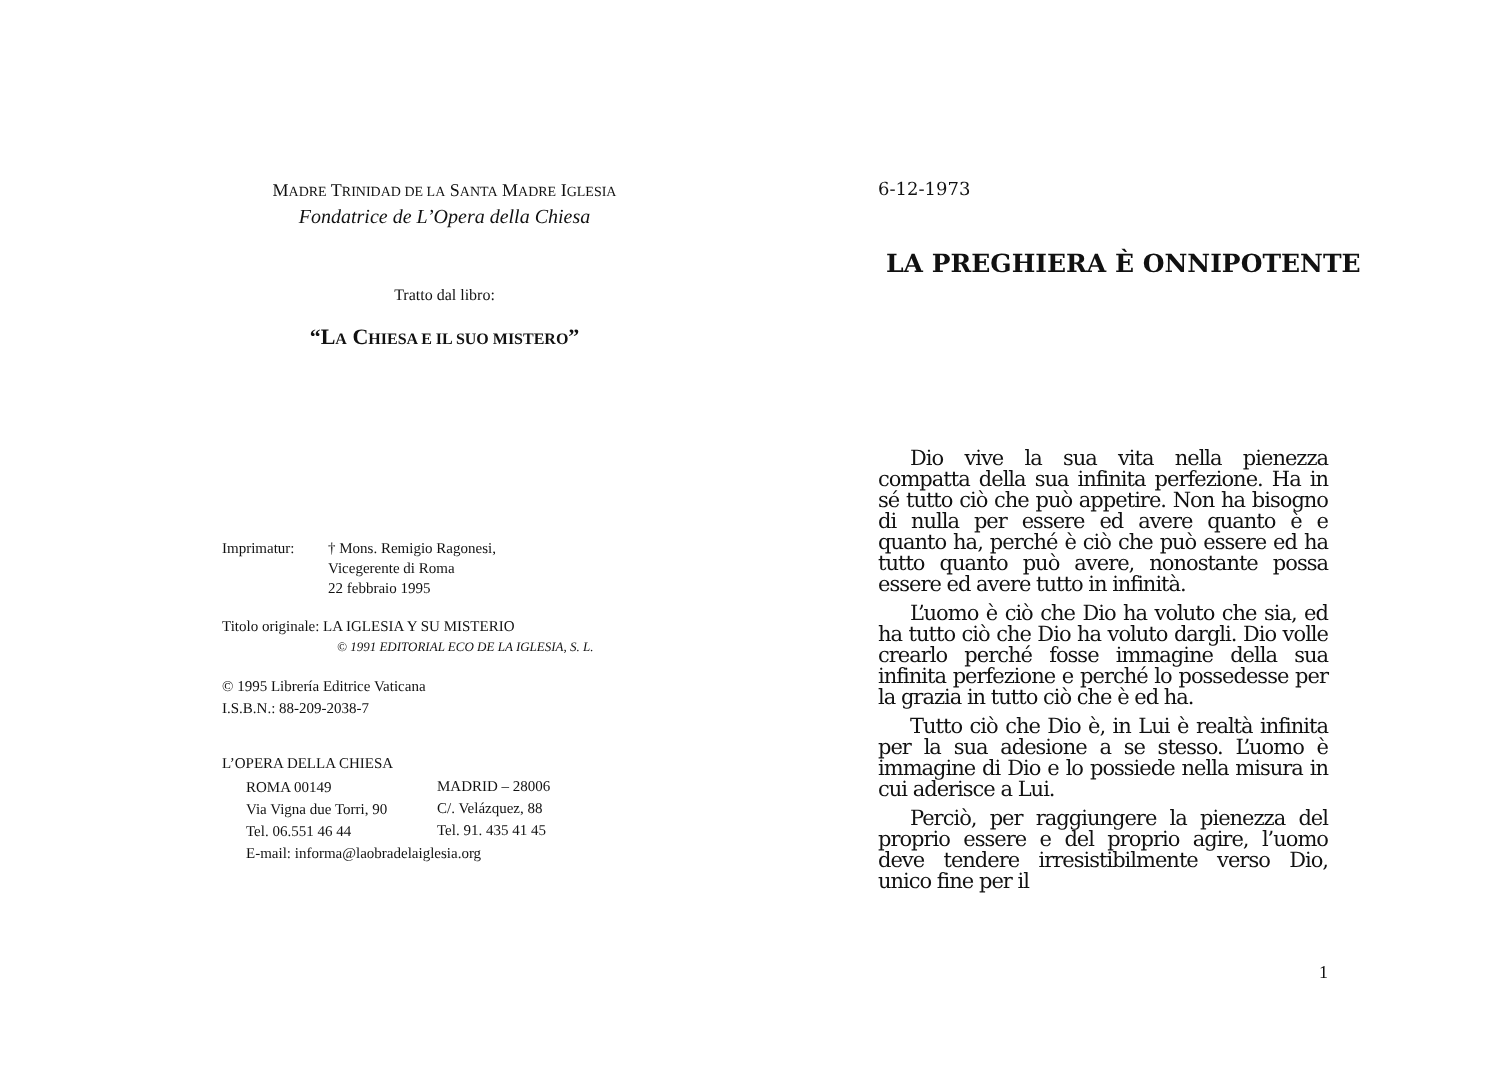MADRE TRINIDAD DE LA SANTA MADRE IGLESIA
Fondatrice de L’Opera della Chiesa
Tratto dal libro:
“LA CHIESA E IL SUO MISTERO”
| Imprimatur: | † Mons. Remigio Ragonesi, Vicegerente di Roma 22 febbraio 1995 |
Titolo originale: LA IGLESIA Y SU MISTERIO
© 1991 EDITORIAL ECO DE LA IGLESIA, S. L.
© 1995 Librería Editrice Vaticana
I.S.B.N.: 88-209-2038-7
L’OPERA DELLA CHIESA
| ROMA 00149 | MADRID – 28006 |
| Via Vigna due Torri, 90 | C/. Velázquez, 88 |
| Tel. 06.551 46 44 | Tel. 91. 435 41 45 |
| E-mail: informa@laobradelaiglesia.org | |
6-12-1973
LA PREGHIERA È ONNIPOTENTE
Dio vive la sua vita nella pienezza compatta della sua infinita perfezione. Ha in sé tutto ciò che può appetire. Non ha bisogno di nulla per essere ed avere quanto è e quanto ha, perché è ciò che può essere ed ha tutto quanto può avere, nonostante possa essere ed avere tutto in infinità.
L’uomo è ciò che Dio ha voluto che sia, ed ha tutto ciò che Dio ha voluto dargli. Dio volle crearlo perché fosse immagine della sua infinita perfezione e perché lo possedesse per la grazia in tutto ciò che è ed ha.
Tutto ciò che Dio è, in Lui è realtà infinita per la sua adesione a se stesso. L’uomo è immagine di Dio e lo possiede nella misura in cui aderisce a Lui.
Perciò, per raggiungere la pienezza del proprio essere e del proprio agire, l’uomo deve tendere irresistibilmente verso Dio, unico fine per il
1